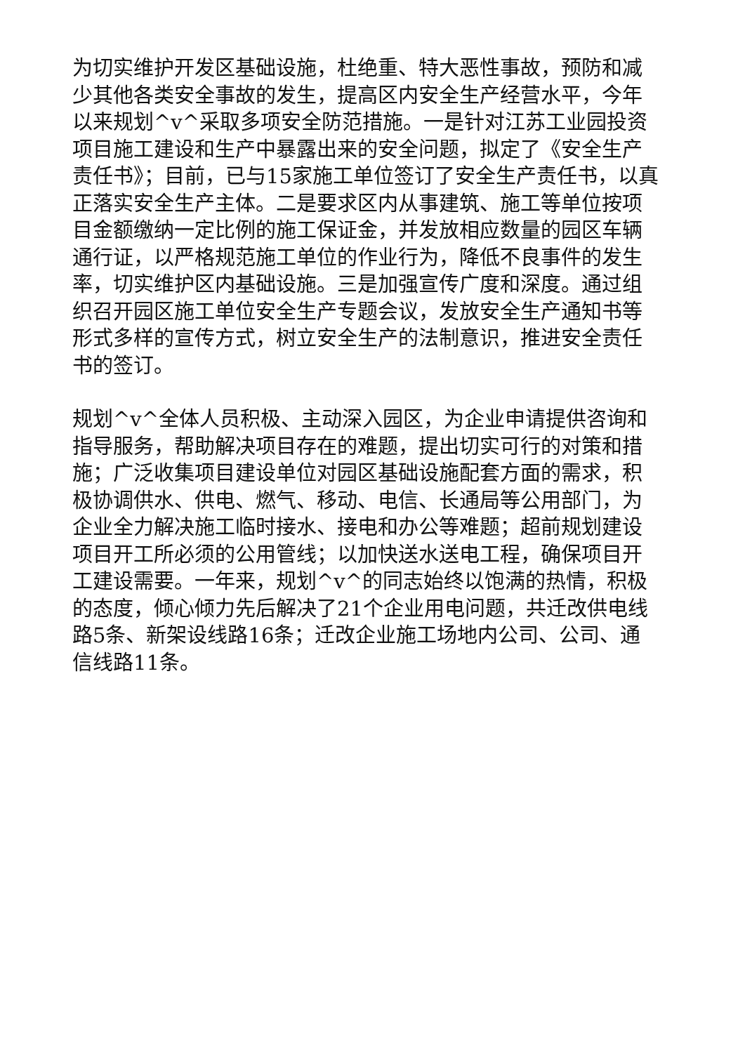为切实维护开发区基础设施，杜绝重、特大恶性事故，预防和减少其他各类安全事故的发生，提高区内安全生产经营水平，今年以来规划^v^采取多项安全防范措施。一是针对江苏工业园投资项目施工建设和生产中暴露出来的安全问题，拟定了《安全生产责任书》；目前，已与15家施工单位签订了安全生产责任书，以真正落实安全生产主体。二是要求区内从事建筑、施工等单位按项目金额缴纳一定比例的施工保证金，并发放相应数量的园区车辆通行证，以严格规范施工单位的作业行为，降低不良事件的发生率，切实维护区内基础设施。三是加强宣传广度和深度。通过组织召开园区施工单位安全生产专题会议，发放安全生产通知书等形式多样的宣传方式，树立安全生产的法制意识，推进安全责任书的签订。
规划^v^全体人员积极、主动深入园区，为企业申请提供咨询和指导服务，帮助解决项目存在的难题，提出切实可行的对策和措施；广泛收集项目建设单位对园区基础设施配套方面的需求，积极协调供水、供电、燃气、移动、电信、长通局等公用部门，为企业全力解决施工临时接水、接电和办公等难题；超前规划建设项目开工所必须的公用管线；以加快送水送电工程，确保项目开工建设需要。一年来，规划^v^的同志始终以饱满的热情，积极的态度，倾心倾力先后解决了21个企业用电问题，共迁改供电线路5条、新架设线路16条；迁改企业施工场地内公司、公司、通信线路11条。